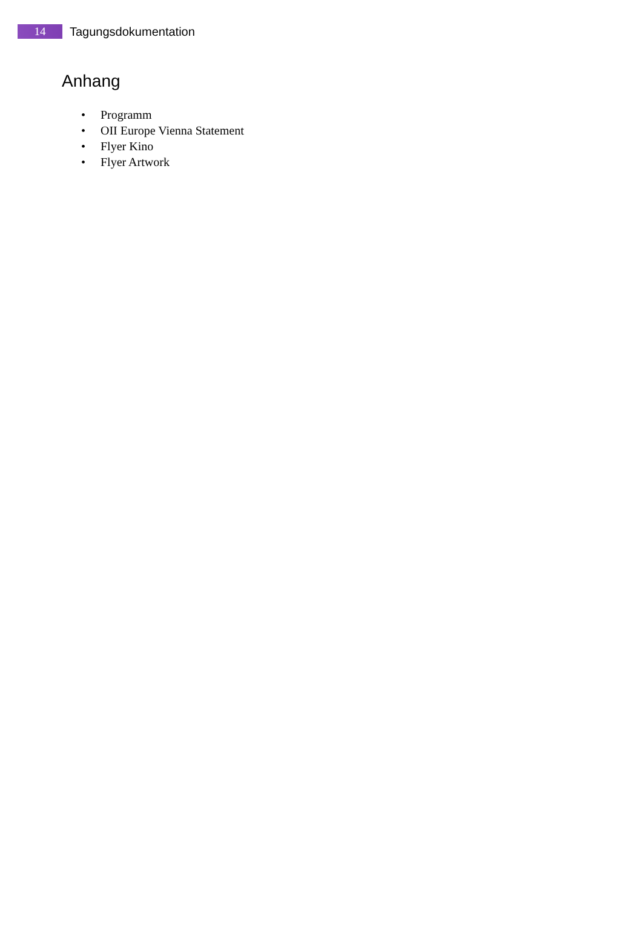14
Tagungsdokumentation
Anhang
• Programm
• OII Europe Vienna Statement
• Flyer Kino
• Flyer Artwork